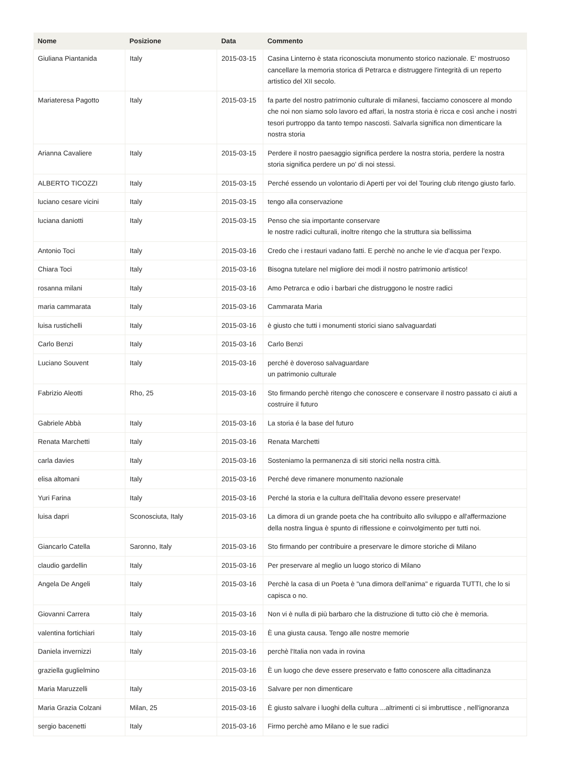| Nome | Posizione | Data | Commento |
| --- | --- | --- | --- |
| Giuliana Piantanida | Italy | 2015-03-15 | Casina Linterno è stata riconosciuta monumento storico nazionale. E' mostruoso cancellare la memoria storica di Petrarca e distruggere l'integrità di un reperto artistico del XII secolo. |
| Mariateresa Pagotto | Italy | 2015-03-15 | fa parte del nostro patrimonio culturale di milanesi, facciamo conoscere al mondo che noi non siamo solo lavoro ed affari, la nostra storia è ricca e così anche i nostri tesori purtroppo da tanto tempo nascosti. Salvarla significa non dimenticare la nostra storia |
| Arianna Cavaliere | Italy | 2015-03-15 | Perdere il nostro paesaggio significa perdere la nostra storia, perdere la nostra storia significa perdere un po' di noi stessi. |
| ALBERTO TICOZZI | Italy | 2015-03-15 | Perché essendo un volontario di Aperti per voi del Touring club ritengo giusto farlo. |
| luciano cesare vicini | Italy | 2015-03-15 | tengo alla conservazione |
| luciana daniotti | Italy | 2015-03-15 | Penso che sia importante conservare le nostre radici culturali, inoltre ritengo che la struttura sia bellissima |
| Antonio Toci | Italy | 2015-03-16 | Credo che i restauri vadano fatti. E perchè no anche le vie d'acqua per l'expo. |
| Chiara Toci | Italy | 2015-03-16 | Bisogna tutelare nel migliore dei modi il nostro patrimonio artistico! |
| rosanna milani | Italy | 2015-03-16 | Amo Petrarca e odio i barbari che distruggono le nostre radici |
| maria cammarata | Italy | 2015-03-16 | Cammarata Maria |
| luisa rustichelli | Italy | 2015-03-16 | è giusto che tutti i monumenti storici siano salvaguardati |
| Carlo Benzi | Italy | 2015-03-16 | Carlo Benzi |
| Luciano Souvent | Italy | 2015-03-16 | perché è doveroso salvaguardare un patrimonio culturale |
| Fabrizio Aleotti | Rho, 25 | 2015-03-16 | Sto firmando perchè ritengo che conoscere e conservare il nostro passato ci aiuti a costruire il futuro |
| Gabriele Abbà | Italy | 2015-03-16 | La storia é la base del futuro |
| Renata Marchetti | Italy | 2015-03-16 | Renata Marchetti |
| carla davies | Italy | 2015-03-16 | Sosteniamo la permanenza di siti storici nella nostra città. |
| elisa altomani | Italy | 2015-03-16 | Perché deve rimanere monumento nazionale |
| Yuri Farina | Italy | 2015-03-16 | Perché la storia e la cultura dell'Italia devono essere preservate! |
| luisa dapri | Sconosciuta, Italy | 2015-03-16 | La dimora di un grande poeta che ha contribuito allo sviluppo e all'affermazione della nostra lingua è spunto di riflessione e coinvolgimento per tutti noi. |
| Giancarlo Catella | Saronno, Italy | 2015-03-16 | Sto firmando per contribuire a preservare le dimore storiche di Milano |
| claudio gardellin | Italy | 2015-03-16 | Per preservare al meglio un luogo storico di Milano |
| Angela De Angeli | Italy | 2015-03-16 | Perchè la casa di un Poeta è "una dimora dell'anima" e riguarda TUTTI, che lo si capisca o no. |
| Giovanni Carrera | Italy | 2015-03-16 | Non vi è nulla di più barbaro che la distruzione di tutto ciò che è memoria. |
| valentina fortichiari | Italy | 2015-03-16 | È una giusta causa. Tengo alle nostre memorie |
| Daniela invernizzi | Italy | 2015-03-16 | perchè l'Italia non vada in rovina |
| graziella guglielmino | | 2015-03-16 | È un luogo che deve essere preservato e fatto conoscere alla cittadinanza |
| Maria Maruzzelli | Italy | 2015-03-16 | Salvare per non dimenticare |
| Maria Grazia Colzani | Milan, 25 | 2015-03-16 | È giusto salvare i luoghi della cultura ...altrimenti ci si imbruttisce , nell'ignoranza |
| sergio bacenetti | Italy | 2015-03-16 | Firmo perchè amo Milano e le sue radici |